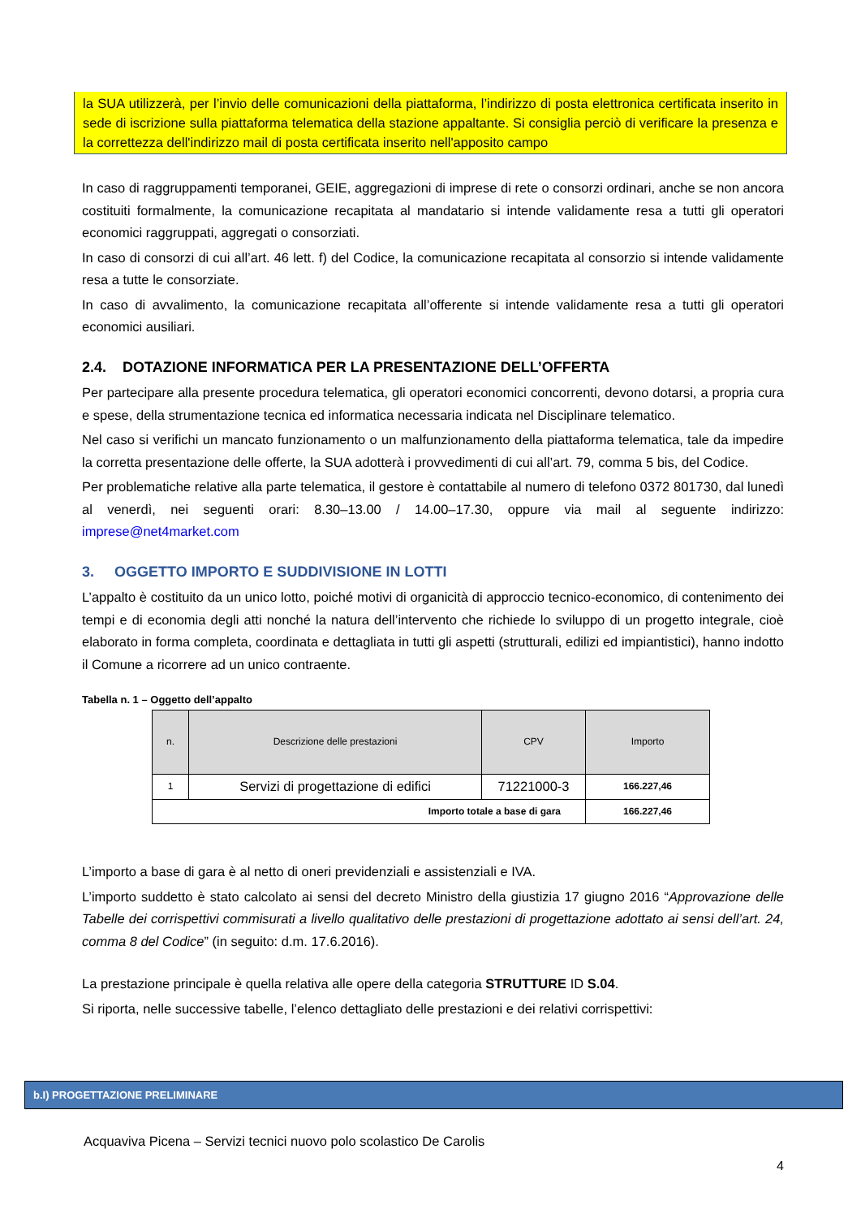la SUA utilizzerà, per l’invio delle comunicazioni della piattaforma, l’indirizzo di posta elettronica certificata inserito in sede di iscrizione sulla piattaforma telematica della stazione appaltante. Si consiglia perciò di verificare la presenza e la correttezza dell'indirizzo mail di posta certificata inserito nell'apposito campo
In caso di raggruppamenti temporanei, GEIE, aggregazioni di imprese di rete o consorzi ordinari, anche se non ancora costituiti formalmente, la comunicazione recapitata al mandatario si intende validamente resa a tutti gli operatori economici raggruppati, aggregati o consorziati.
In caso di consorzi di cui all’art. 46 lett. f) del Codice, la comunicazione recapitata al consorzio si intende validamente resa a tutte le consorziate.
In caso di avvalimento, la comunicazione recapitata all’offerente si intende validamente resa a tutti gli operatori economici ausiliari.
2.4. DOTAZIONE INFORMATICA PER LA PRESENTAZIONE DELL’OFFERTA
Per partecipare alla presente procedura telematica, gli operatori economici concorrenti, devono dotarsi, a propria cura e spese, della strumentazione tecnica ed informatica necessaria indicata nel Disciplinare telematico.
Nel caso si verifichi un mancato funzionamento o un malfunzionamento della piattaforma telematica, tale da impedire la corretta presentazione delle offerte, la SUA adotterà i provvedimenti di cui all’art. 79, comma 5 bis, del Codice.
Per problematiche relative alla parte telematica, il gestore è contattabile al numero di telefono 0372 801730, dal lunedì al venerdì, nei seguenti orari: 8.30–13.00 / 14.00–17.30, oppure via mail al seguente indirizzo: imprese@net4market.com
3. OGGETTO IMPORTO E SUDDIVISIONE IN LOTTI
L’appalto è costituito da un unico lotto, poiché motivi di organicità di approccio tecnico-economico, di contenimento dei tempi e di economia degli atti nonché la natura dell’intervento che richiede lo sviluppo di un progetto integrale, cioè elaborato in forma completa, coordinata e dettagliata in tutti gli aspetti (strutturali, edilizi ed impiantistici), hanno indotto il Comune a ricorrere ad un unico contraente.
Tabella n. 1 – Oggetto dell’appalto
| n. | Descrizione delle prestazioni | CPV | Importo |
| --- | --- | --- | --- |
| 1 | Servizi di progettazione di edifici | 71221000-3 | 166.227,46 |
| Importo totale a base di gara | | | 166.227,46 |
L’importo a base di gara è al netto di oneri previdenziali e assistenziali e IVA.
L’importo suddetto è stato calcolato ai sensi del decreto Ministro della giustizia 17 giugno 2016 “Approvazione delle Tabelle dei corrispettivi commisurati a livello qualitativo delle prestazioni di progettazione adottato ai sensi dell’art. 24, comma 8 del Codice” (in seguito: d.m. 17.6.2016).
La prestazione principale è quella relativa alle opere della categoria STRUTTURE ID S.04.
Si riporta, nelle successive tabelle, l’elenco dettagliato delle prestazioni e dei relativi corrispettivi:
b.I) PROGETTAZIONE PRELIMINARE
Acquaviva Picena – Servizi tecnici nuovo polo scolastico De Carolis
4